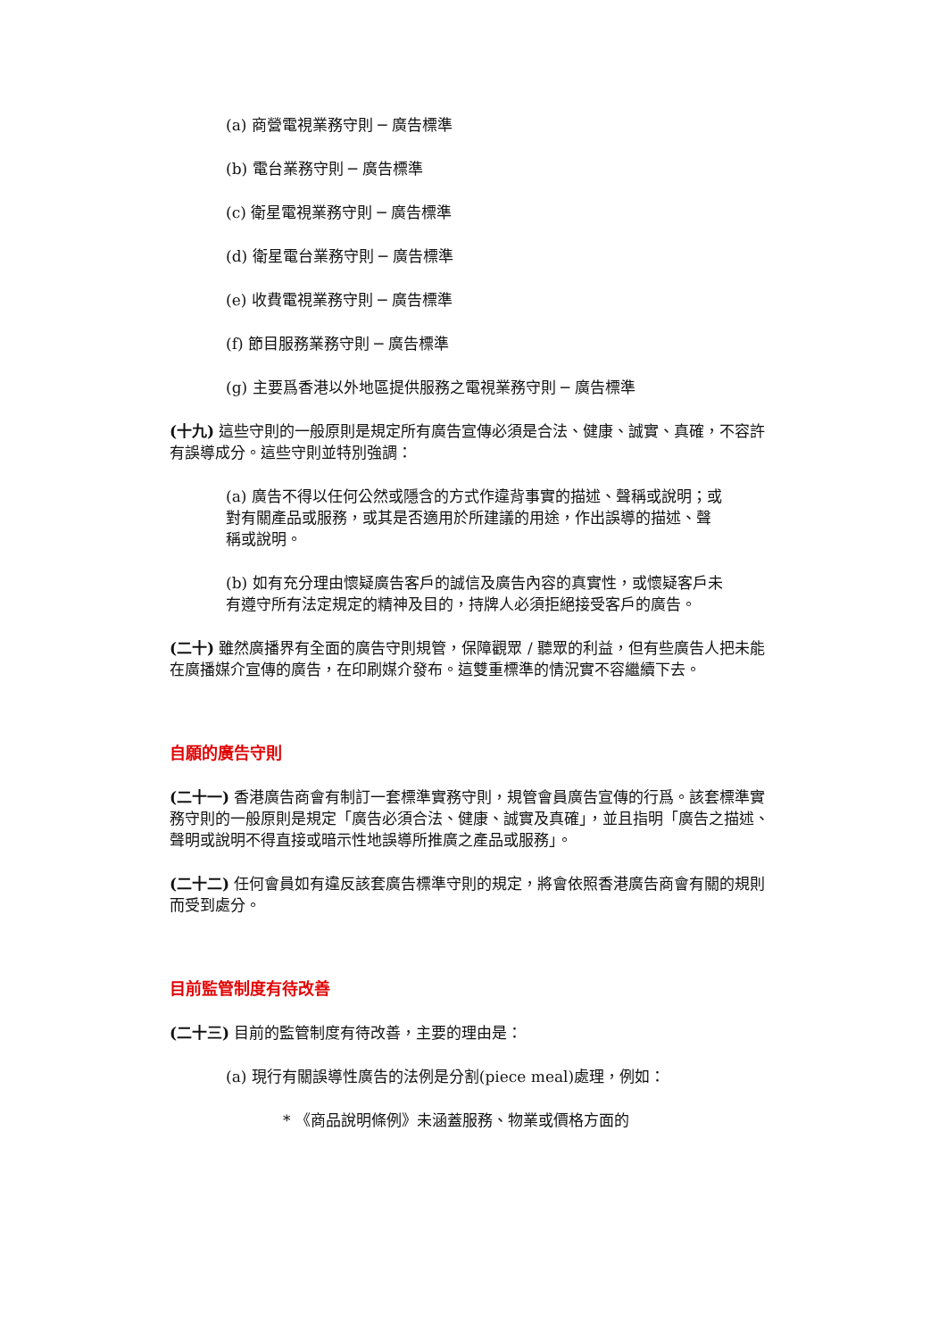(a) 商營電視業務守則 ─ 廣告標準
(b) 電台業務守則 ─ 廣告標準
(c) 衛星電視業務守則 ─ 廣告標準
(d) 衛星電台業務守則 ─ 廣告標準
(e) 收費電視業務守則 ─ 廣告標準
(f) 節目服務業務守則 ─ 廣告標準
(g) 主要爲香港以外地區提供服務之電視業務守則 ─ 廣告標準
(十九) 這些守則的一般原則是規定所有廣告宣傳必須是合法、健康、誠實、真確，不容許有誤導成分。這些守則並特別強調：
(a) 廣告不得以任何公然或隱含的方式作違背事實的描述、聲稱或說明；或對有關產品或服務，或其是否適用於所建議的用途，作出誤導的描述、聲稱或說明。
(b) 如有充分理由懷疑廣告客戶的誠信及廣告內容的真實性，或懷疑客戶未有遵守所有法定規定的精神及目的，持牌人必須拒絕接受客戶的廣告。
(二十) 雖然廣播界有全面的廣告守則規管，保障觀眾 / 聽眾的利益，但有些廣告人把未能在廣播媒介宣傳的廣告，在印刷媒介發布。這雙重標準的情況實不容繼續下去。
自願的廣告守則
(二十一) 香港廣告商會有制訂一套標準實務守則，規管會員廣告宣傳的行爲。該套標準實務守則的一般原則是規定「廣告必須合法、健康、誠實及真確」，並且指明「廣告之描述、聲明或說明不得直接或暗示性地誤導所推廣之產品或服務」。
(二十二) 任何會員如有違反該套廣告標準守則的規定，將會依照香港廣告商會有關的規則而受到處分。
目前監管制度有待改善
(二十三) 目前的監管制度有待改善，主要的理由是：
(a) 現行有關誤導性廣告的法例是分割(piece meal)處理，例如：
* 《商品說明條例》未涵蓋服務、物業或價格方面的